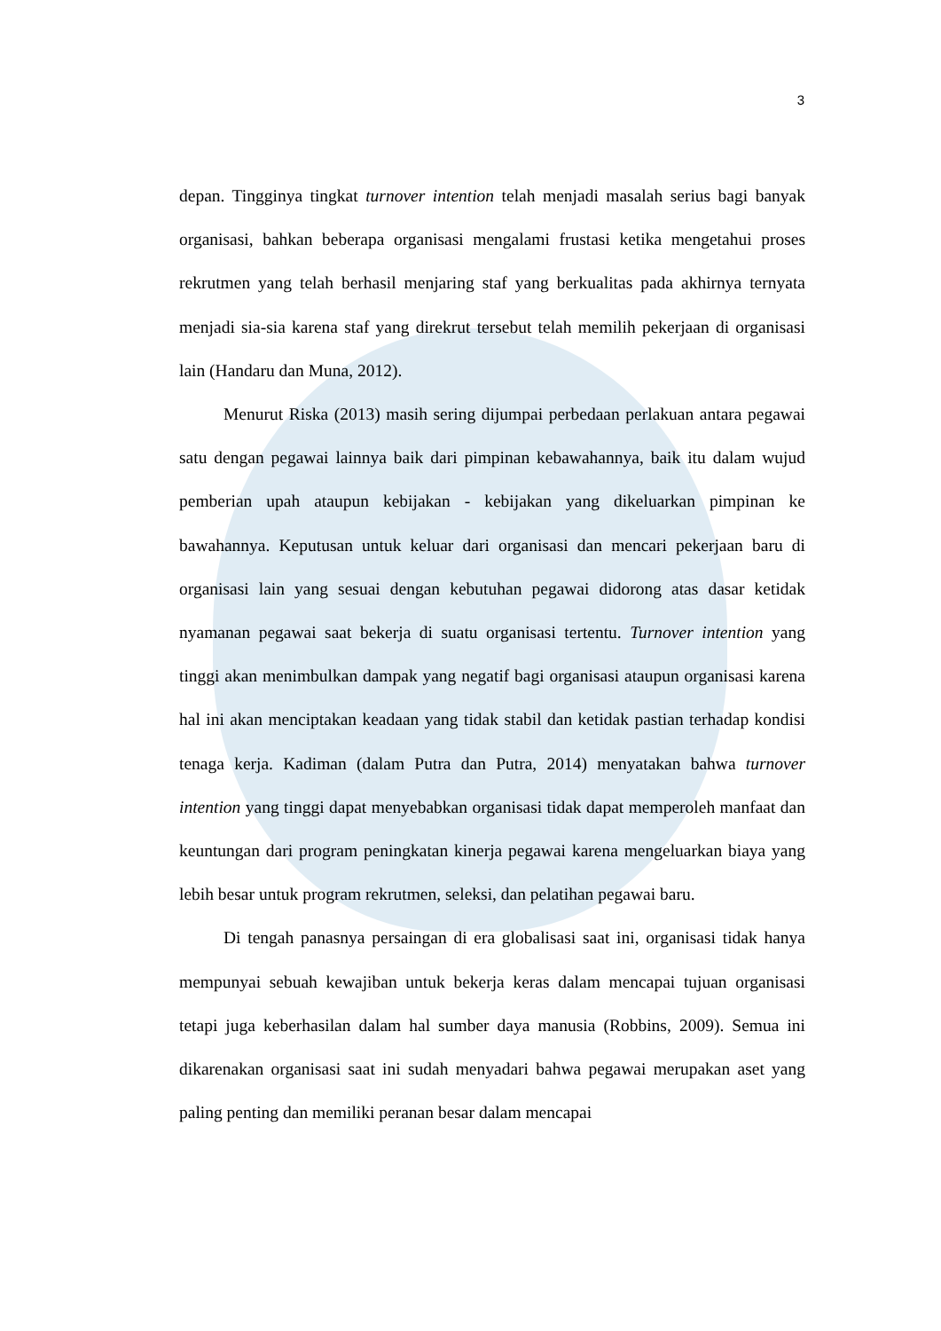3
depan. Tingginya tingkat turnover intention telah menjadi masalah serius bagi banyak organisasi, bahkan beberapa organisasi mengalami frustasi ketika mengetahui proses rekrutmen yang telah berhasil menjaring staf yang berkualitas pada akhirnya ternyata menjadi sia-sia karena staf yang direkrut tersebut telah memilih pekerjaan di organisasi lain (Handaru dan Muna, 2012).
Menurut Riska (2013) masih sering dijumpai perbedaan perlakuan antara pegawai satu dengan pegawai lainnya baik dari pimpinan kebawahannya, baik itu dalam wujud pemberian upah ataupun kebijakan - kebijakan yang dikeluarkan pimpinan ke bawahannya. Keputusan untuk keluar dari organisasi dan mencari pekerjaan baru di organisasi lain yang sesuai dengan kebutuhan pegawai didorong atas dasar ketidak nyamanan pegawai saat bekerja di suatu organisasi tertentu. Turnover intention yang tinggi akan menimbulkan dampak yang negatif bagi organisasi ataupun organisasi karena hal ini akan menciptakan keadaan yang tidak stabil dan ketidak pastian terhadap kondisi tenaga kerja. Kadiman (dalam Putra dan Putra, 2014) menyatakan bahwa turnover intention yang tinggi dapat menyebabkan organisasi tidak dapat memperoleh manfaat dan keuntungan dari program peningkatan kinerja pegawai karena mengeluarkan biaya yang lebih besar untuk program rekrutmen, seleksi, dan pelatihan pegawai baru.
Di tengah panasnya persaingan di era globalisasi saat ini, organisasi tidak hanya mempunyai sebuah kewajiban untuk bekerja keras dalam mencapai tujuan organisasi tetapi juga keberhasilan dalam hal sumber daya manusia (Robbins, 2009). Semua ini dikarenakan organisasi saat ini sudah menyadari bahwa pegawai merupakan aset yang paling penting dan memiliki peranan besar dalam mencapai